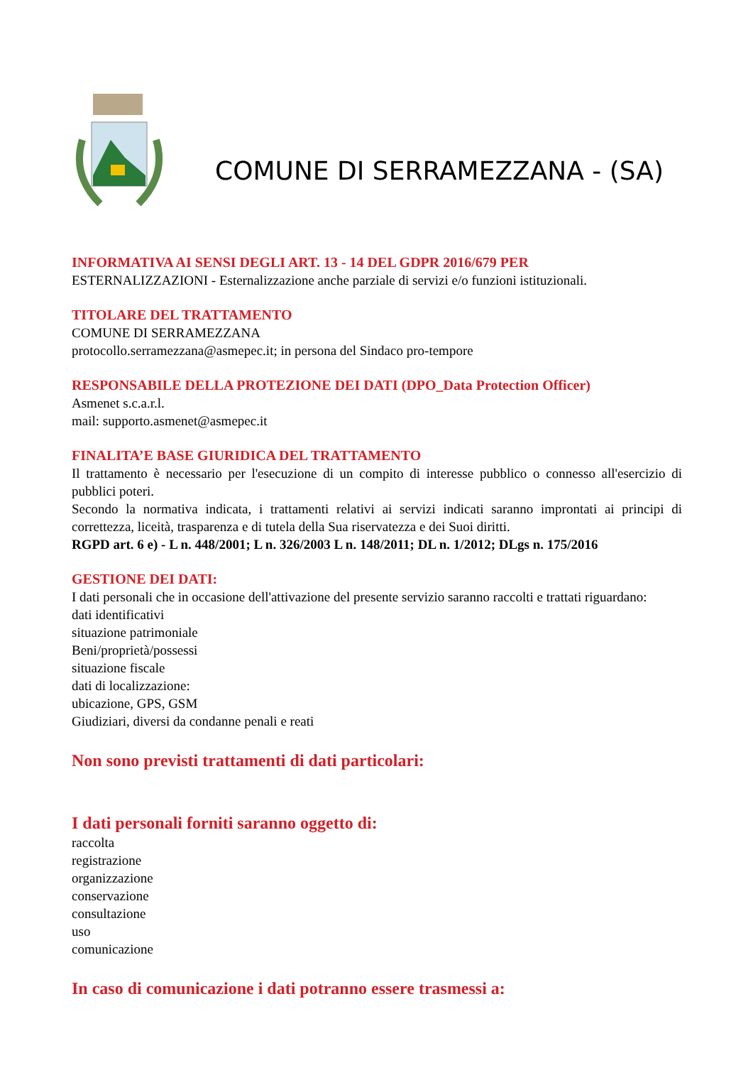COMUNE DI SERRAMEZZANA - (SA)
INFORMATIVA AI SENSI DEGLI ART. 13 - 14 DEL GDPR 2016/679 PER
ESTERNALIZZAZIONI - Esternalizzazione anche parziale di servizi e/o funzioni istituzionali.
TITOLARE DEL TRATTAMENTO
COMUNE DI SERRAMEZZANA
protocollo.serramezzana@asmepec.it; in persona del Sindaco pro-tempore
RESPONSABILE DELLA PROTEZIONE DEI DATI (DPO_Data Protection Officer)
Asmenet s.c.a.r.l.
mail: supporto.asmenet@asmepec.it
FINALITA’E BASE GIURIDICA DEL TRATTAMENTO
Il trattamento è necessario per l'esecuzione di un compito di interesse pubblico o connesso all'esercizio di pubblici poteri.
Secondo la normativa indicata, i trattamenti relativi ai servizi indicati saranno improntati ai principi di correttezza, liceità, trasparenza e di tutela della Sua riservatezza e dei Suoi diritti.
RGPD art. 6 e) - L n. 448/2001; L n. 326/2003 L n. 148/2011; DL n. 1/2012; DLgs n. 175/2016
GESTIONE DEI DATI:
I dati personali che in occasione dell'attivazione del presente servizio saranno raccolti e trattati riguardano:
dati identificativi
situazione patrimoniale
Beni/proprietà/possessi
situazione fiscale
dati di localizzazione:
ubicazione, GPS, GSM
Giudiziari, diversi da condanne penali e reati
Non sono previsti trattamenti di dati particolari:
I dati personali forniti saranno oggetto di:
raccolta
registrazione
organizzazione
conservazione
consultazione
uso
comunicazione
In caso di comunicazione i dati potranno essere trasmessi a: